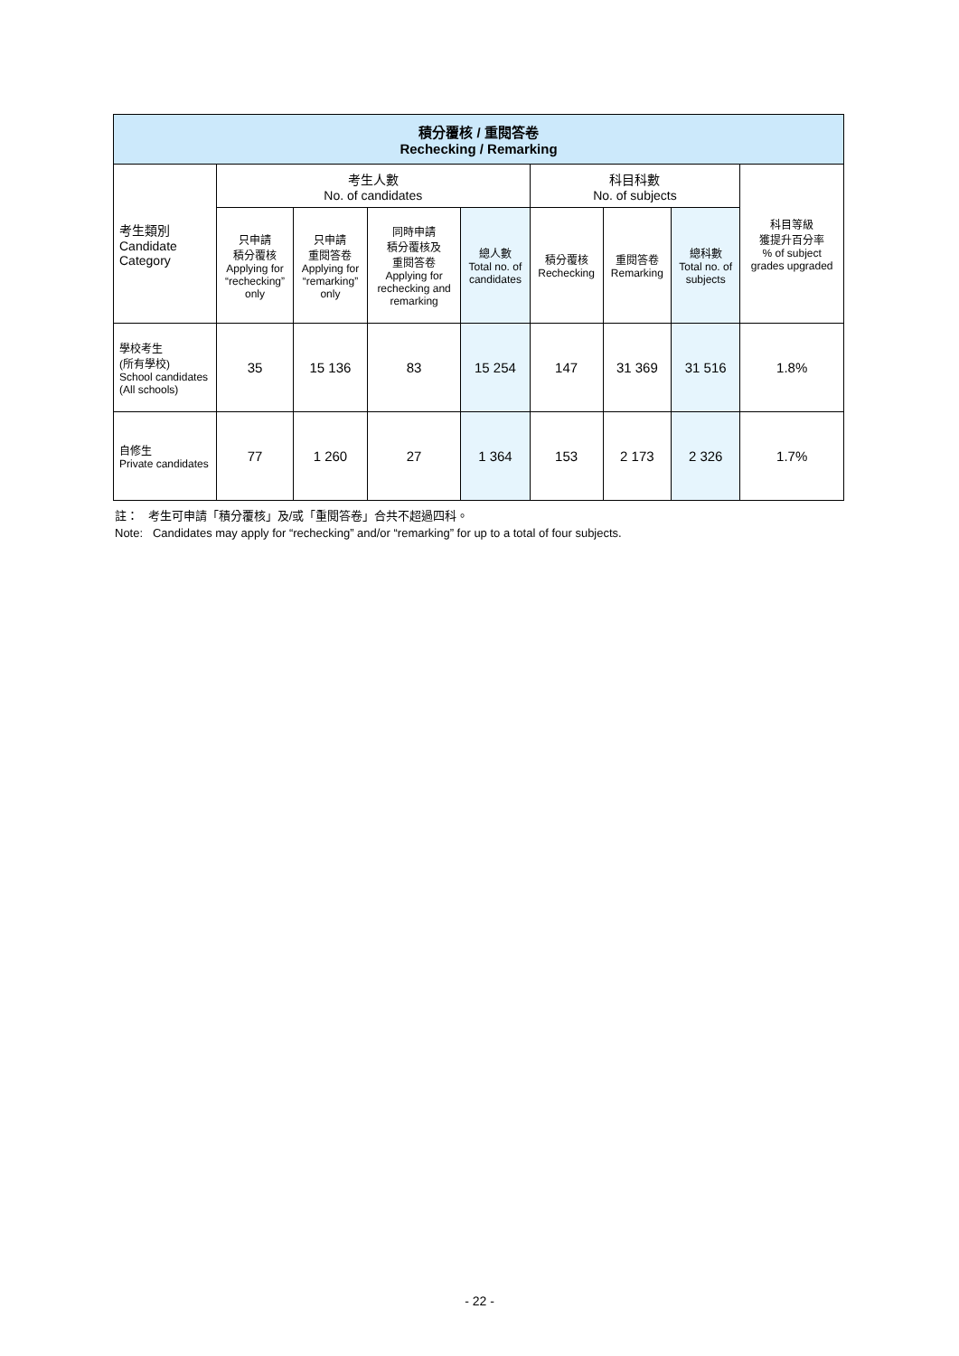| 積分覆核 / 重閱答卷 Rechecking / Remarking | | | | | | | | |
| --- | --- | --- | --- | --- | --- | --- | --- | --- |
| 考生類別 Candidate Category | 考生人數 No. of candidates | | | | 科目科數 No. of subjects | | | 科目等級 獲提升百分率 % of subject grades upgraded |
| | 只申請 積分覆核 Applying for “rechecking” only | 只申請 重閱答卷 Applying for “remarking” only | 同時申請 積分覆核及 重閱答卷 Applying for rechecking and remarking | 總人數 Total no. of candidates | 積分覆核 Rechecking | 重閱答卷 Remarking | 總科數 Total no. of subjects | |
| 學校考生 (所有學校) School candidates (All schools) | 35 | 15 136 | 83 | 15 254 | 147 | 31 369 | 31 516 | 1.8% |
| 自修生 Private candidates | 77 | 1 260 | 27 | 1 364 | 153 | 2 173 | 2 326 | 1.7% |
註： 考生可申請「積分覆核」及/或「重閱答卷」合共不超過四科。
Note: Candidates may apply for “rechecking” and/or “remarking” for up to a total of four subjects.
- 22 -